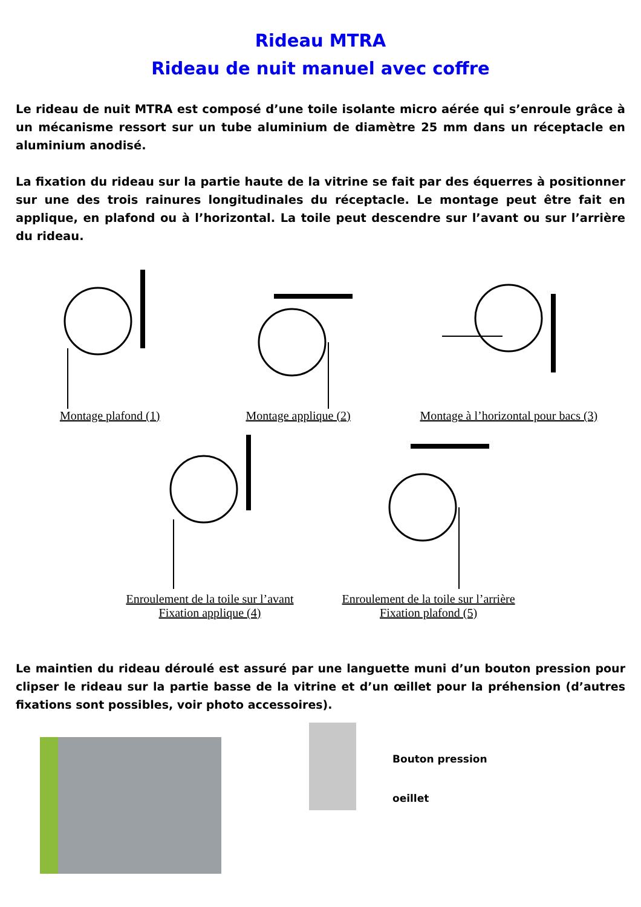Rideau MTRA
Rideau de nuit manuel avec coffre
Le rideau de nuit MTRA est composé d’une toile isolante micro aérée qui s’enroule grâce à un mécanisme ressort sur un tube aluminium de diamètre 25 mm dans un réceptacle en aluminium anodisé.
La fixation du rideau sur la partie haute de la vitrine se fait par des équerres à positionner sur une des trois rainures longitudinales du réceptacle. Le montage peut être fait en applique, en plafond ou à l’horizontal. La toile peut descendre sur l’avant ou sur l’arrière du rideau.
Montage plafond (1)
Montage applique (2)
Montage à l’horizontal pour bacs (3)
Enroulement de la toile sur l’avant
Fixation applique (4)
Enroulement de la toile sur l’arrière
Fixation plafond (5)
Le maintien du rideau déroulé est assuré par une languette muni d’un bouton pression pour clipser le rideau sur la partie basse de la vitrine et d’un œillet pour la préhension (d’autres fixations sont possibles, voir photo accessoires).
Bouton pression
oeillet